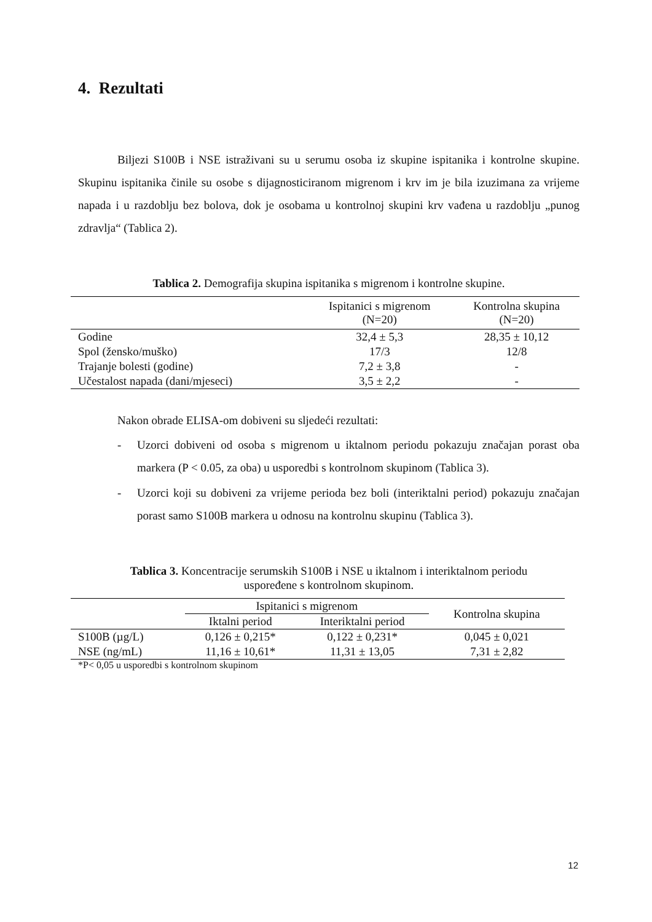4. Rezultati
Biljezi S100B i NSE istraživani su u serumu osoba iz skupine ispitanika i kontrolne skupine. Skupinu ispitanika činile su osobe s dijagnosticiranom migrenom i krv im je bila izuzimana za vrijeme napada i u razdoblju bez bolova, dok je osobama u kontrolnoj skupini krv vađena u razdoblju „punog zdravlja“ (Tablica 2).
Tablica 2. Demografija skupina ispitanika s migrenom i kontrolne skupine.
| | Ispitanici s migrenom (N=20) | Kontrolna skupina (N=20) |
| --- | --- | --- |
| Godine | 32,4 ± 5,3 | 28,35 ± 10,12 |
| Spol (žensko/muško) | 17/3 | 12/8 |
| Trajanje bolesti (godine) | 7,2 ± 3,8 | - |
| Učestalost napada (dani/mjeseci) | 3,5 ± 2,2 | - |
Nakon obrade ELISA-om dobiveni su sljedeći rezultati:
- Uzorci dobiveni od osoba s migrenom u iktalnom periodu pokazuju značajan porast oba markera (P < 0.05, za oba) u usporedbi s kontrolnom skupinom (Tablica 3).
- Uzorci koji su dobiveni za vrijeme perioda bez boli (interiktalni period) pokazuju značajan porast samo S100B markera u odnosu na kontrolnu skupinu (Tablica 3).
Tablica 3. Koncentracije serumskih S100B i NSE u iktalnom i interiktalnom periodu
uspoređene s kontrolnom skupinom.
| | Ispitanici s migrenom | | Kontrolna skupina |
| --- | --- | --- | --- |
| | Iktalni period | Interiktalni period | |
| S100B (µg/L) | 0,126 ± 0,215* | 0,122 ± 0,231* | 0,045 ± 0,021 |
| NSE (ng/mL) | 11,16 ± 10,61* | 11,31 ± 13,05 | 7,31 ± 2,82 |
*P< 0,05 u usporedbi s kontrolnom skupinom
12